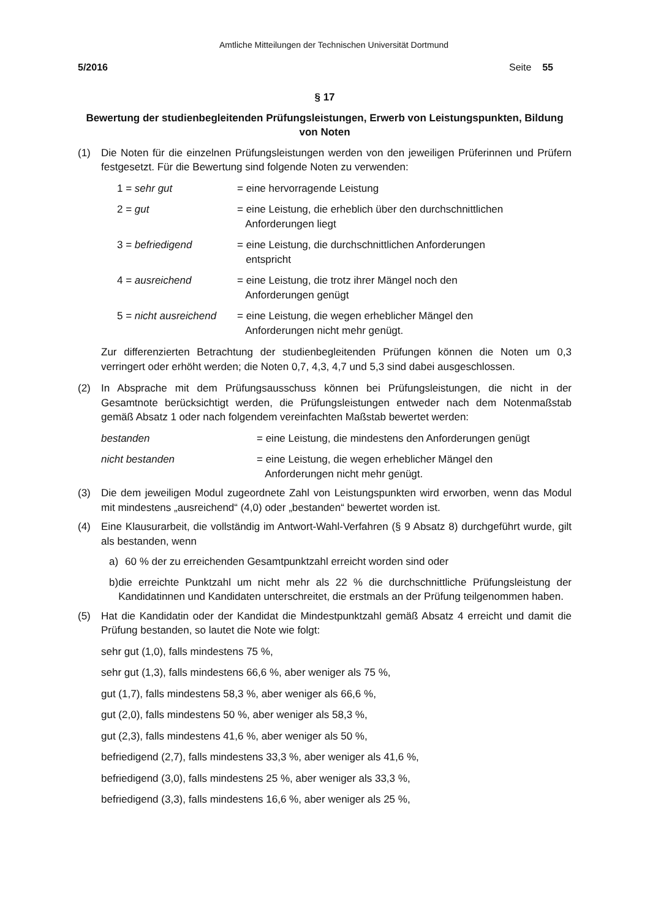Amtliche Mitteilungen der Technischen Universität Dortmund
5/2016 Seite 55
§ 17
Bewertung der studienbegleitenden Prüfungsleistungen, Erwerb von Leistungspunkten, Bildung von Noten
(1) Die Noten für die einzelnen Prüfungsleistungen werden von den jeweiligen Prüferinnen und Prüfern festgesetzt. Für die Bewertung sind folgende Noten zu verwenden:
1 = sehr gut = eine hervorragende Leistung
2 = gut = eine Leistung, die erheblich über den durchschnittlichen
Anforderungen liegt
3 = befriedigend = eine Leistung, die durchschnittlichen Anforderungen
entspricht
4 = ausreichend = eine Leistung, die trotz ihrer Mängel noch den
Anforderungen genügt
5 = nicht ausreichend
= eine Leistung, die wegen erheblicher Mängel den
Anforderungen nicht mehr genügt.
Zur differenzierten Betrachtung der studienbegleitenden Prüfungen können die Noten um 0,3 verringert oder erhöht werden; die Noten 0,7, 4,3, 4,7 und 5,3 sind dabei ausgeschlossen.
(2) In Absprache mit dem Prüfungsausschuss können bei Prüfungsleistungen, die nicht in der Gesamtnote berücksichtigt werden, die Prüfungsleistungen entweder nach dem Notenmaßstab gemäß Absatz 1 oder nach folgendem vereinfachten Maßstab bewertet werden:
bestanden = eine Leistung, die mindestens den Anforderungen genügt
nicht bestanden = eine Leistung, die wegen erheblicher Mängel den
Anforderungen nicht mehr genügt.
(3) Die dem jeweiligen Modul zugeordnete Zahl von Leistungspunkten wird erworben, wenn das Modul mit mindestens „ausreichend“ (4,0) oder „bestanden“ bewertet worden ist.
(4) Eine Klausurarbeit, die vollständig im Antwort-Wahl-Verfahren (§ 9 Absatz 8) durchgeführt wurde, gilt als bestanden, wenn
a) 60 % der zu erreichenden Gesamtpunktzahl erreicht worden sind oder
b) die erreichte Punktzahl um nicht mehr als 22 % die durchschnittliche Prüfungsleistung der Kandidatinnen und Kandidaten unterschreitet, die erstmals an der Prüfung teilgenommen haben.
(5) Hat die Kandidatin oder der Kandidat die Mindestpunktzahl gemäß Absatz 4 erreicht und damit die Prüfung bestanden, so lautet die Note wie folgt:
sehr gut (1,0), falls mindestens 75 %,
sehr gut (1,3), falls mindestens 66,6 %, aber weniger als 75 %,
gut (1,7), falls mindestens 58,3 %, aber weniger als 66,6 %,
gut (2,0), falls mindestens 50 %, aber weniger als 58,3 %,
gut (2,3), falls mindestens 41,6 %, aber weniger als 50 %,
befriedigend (2,7), falls mindestens 33,3 %, aber weniger als 41,6 %,
befriedigend (3,0), falls mindestens 25 %, aber weniger als 33,3 %,
befriedigend (3,3), falls mindestens 16,6 %, aber weniger als 25 %,